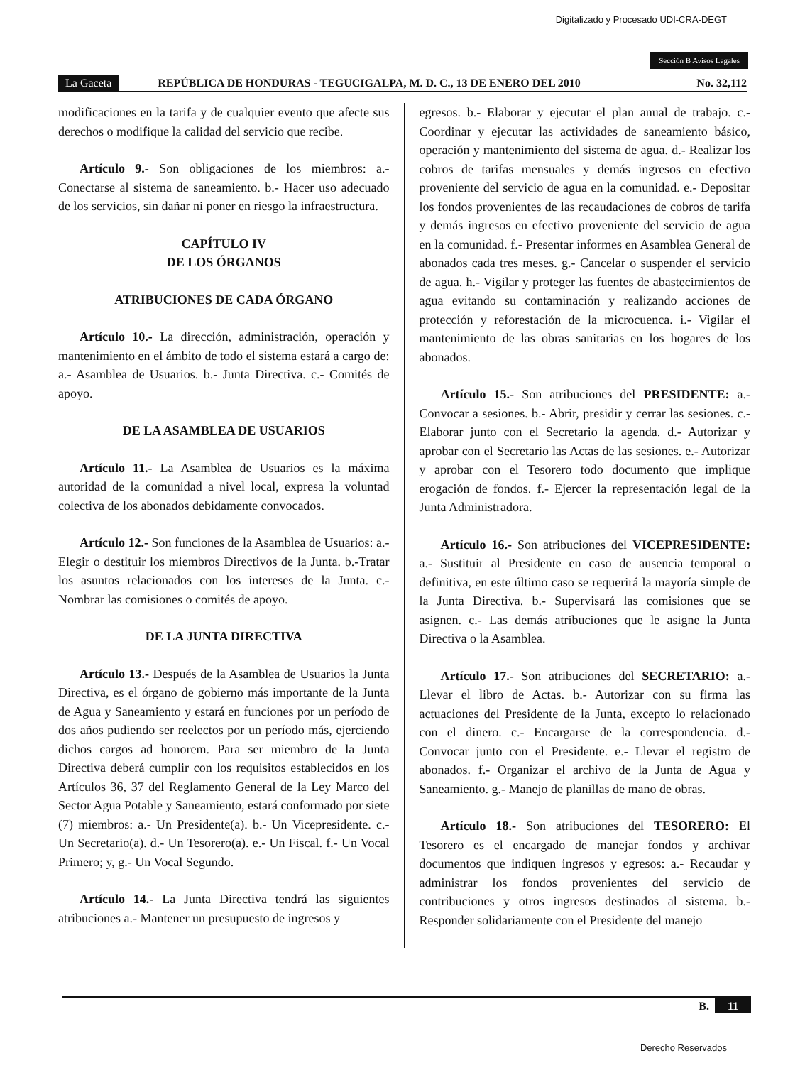Digitalizado y Procesado UDI-CRA-DEGT
Sección B Avisos Legales
La Gaceta REPÚBLICA DE HONDURAS - TEGUCIGALPA, M. D. C., 13 DE ENERO DEL 2010 No. 32,112
modificaciones en la tarifa y de cualquier evento que afecte sus derechos o modifique la calidad del servicio que recibe.
Artículo 9.- Son obligaciones de los miembros: a.- Conectarse al sistema de saneamiento. b.- Hacer uso adecuado de los servicios, sin dañar ni poner en riesgo la infraestructura.
CAPÍTULO IV
DE LOS ÓRGANOS
ATRIBUCIONES DE CADA ÓRGANO
Artículo 10.- La dirección, administración, operación y mantenimiento en el ámbito de todo el sistema estará a cargo de: a.- Asamblea de Usuarios. b.- Junta Directiva. c.- Comités de apoyo.
DE LA ASAMBLEA DE USUARIOS
Artículo 11.- La Asamblea de Usuarios es la máxima autoridad de la comunidad a nivel local, expresa la voluntad colectiva de los abonados debidamente convocados.
Artículo 12.- Son funciones de la Asamblea de Usuarios: a.- Elegir o destituir los miembros Directivos de la Junta. b.-Tratar los asuntos relacionados con los intereses de la Junta. c.- Nombrar las comisiones o comités de apoyo.
DE LA JUNTA DIRECTIVA
Artículo 13.- Después de la Asamblea de Usuarios la Junta Directiva, es el órgano de gobierno más importante de la Junta de Agua y Saneamiento y estará en funciones por un período de dos años pudiendo ser reelectos por un período más, ejerciendo dichos cargos ad honorem. Para ser miembro de la Junta Directiva deberá cumplir con los requisitos establecidos en los Artículos 36, 37 del Reglamento General de la Ley Marco del Sector Agua Potable y Saneamiento, estará conformado por siete (7) miembros: a.- Un Presidente(a). b.- Un Vicepresidente. c.- Un Secretario(a). d.- Un Tesorero(a). e.- Un Fiscal. f.- Un Vocal Primero; y, g.- Un Vocal Segundo.
Artículo 14.- La Junta Directiva tendrá las siguientes atribuciones a.- Mantener un presupuesto de ingresos y
egresos. b.- Elaborar y ejecutar el plan anual de trabajo. c.- Coordinar y ejecutar las actividades de saneamiento básico, operación y mantenimiento del sistema de agua. d.- Realizar los cobros de tarifas mensuales y demás ingresos en efectivo proveniente del servicio de agua en la comunidad. e.- Depositar los fondos provenientes de las recaudaciones de cobros de tarifa y demás ingresos en efectivo proveniente del servicio de agua en la comunidad. f.- Presentar informes en Asamblea General de abonados cada tres meses. g.- Cancelar o suspender el servicio de agua. h.- Vigilar y proteger las fuentes de abastecimientos de agua evitando su contaminación y realizando acciones de protección y reforestación de la microcuenca. i.- Vigilar el mantenimiento de las obras sanitarias en los hogares de los abonados.
Artículo 15.- Son atribuciones del PRESIDENTE: a.- Convocar a sesiones. b.- Abrir, presidir y cerrar las sesiones. c.- Elaborar junto con el Secretario la agenda. d.- Autorizar y aprobar con el Secretario las Actas de las sesiones. e.- Autorizar y aprobar con el Tesorero todo documento que implique erogación de fondos. f.- Ejercer la representación legal de la Junta Administradora.
Artículo 16.- Son atribuciones del VICEPRESIDENTE: a.- Sustituir al Presidente en caso de ausencia temporal o definitiva, en este último caso se requerirá la mayoría simple de la Junta Directiva. b.- Supervisará las comisiones que se asignen. c.- Las demás atribuciones que le asigne la Junta Directiva o la Asamblea.
Artículo 17.- Son atribuciones del SECRETARIO: a.- Llevar el libro de Actas. b.- Autorizar con su firma las actuaciones del Presidente de la Junta, excepto lo relacionado con el dinero. c.- Encargarse de la correspondencia. d.- Convocar junto con el Presidente. e.- Llevar el registro de abonados. f.- Organizar el archivo de la Junta de Agua y Saneamiento. g.- Manejo de planillas de mano de obras.
Artículo 18.- Son atribuciones del TESORERO: El Tesorero es el encargado de manejar fondos y archivar documentos que indiquen ingresos y egresos: a.- Recaudar y administrar los fondos provenientes del servicio de contribuciones y otros ingresos destinados al sistema. b.- Responder solidariamente con el Presidente del manejo
B. 11
Derecho Reservados